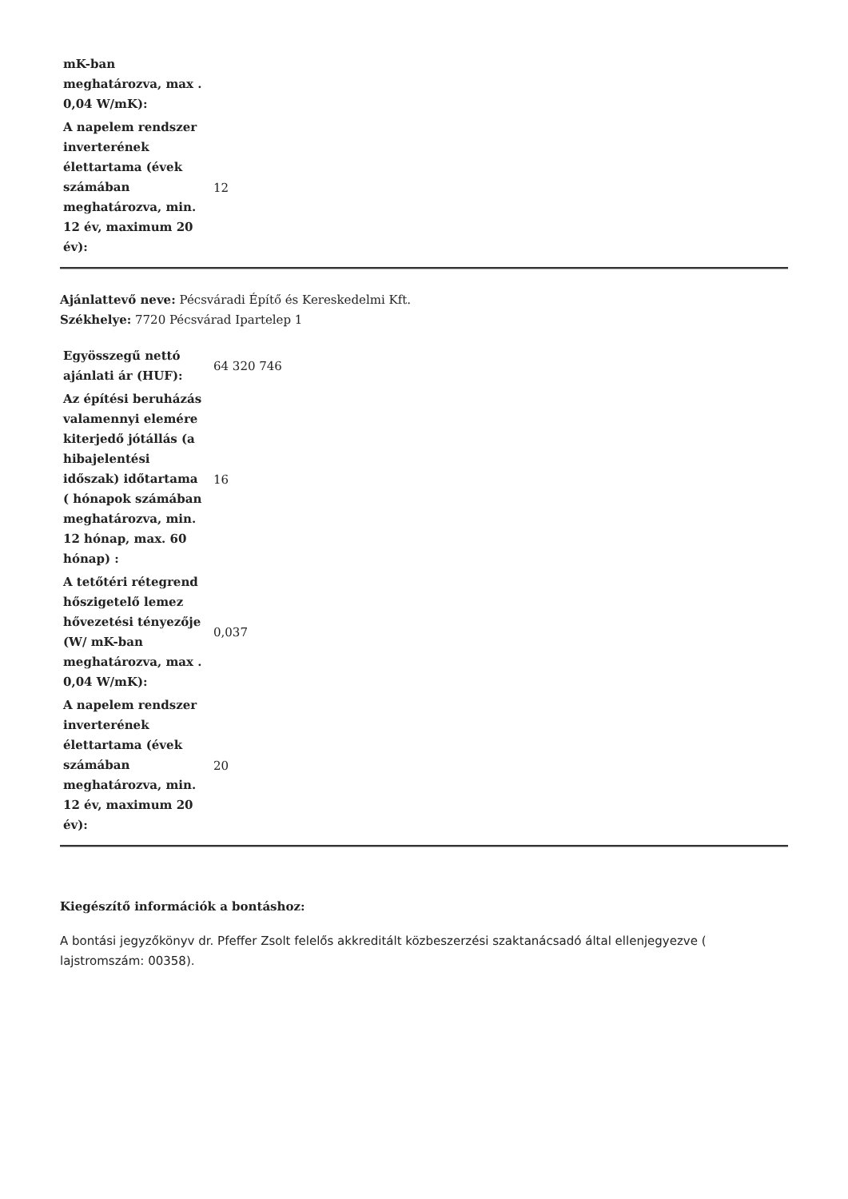| mK-ban meghatározva, max . 0,04 W/mK): | |
| A napelem rendszer inverterének élettartama (évek számában meghatározva, min. 12 év, maximum 20 év): | 12 |
Ajánlattevő neve: Pécsváradi Építő és Kereskedelmi Kft.
Székhelye: 7720 Pécsvárad Ipartelep 1
| Egyösszegű nettó ajánlati ár (HUF): | 64 320 746 |
| Az építési beruházás valamennyi elemére kiterjedő jótállás (a hibajelentési időszak) időtartama ( hónapok számában meghatározva, min. 12 hónap, max. 60 hónap) : | 16 |
| A tetőtéri rétegrend hőszigetelő lemez hővezetési tényezője (W/ mK-ban meghatározva, max . 0,04 W/mK): | 0,037 |
| A napelem rendszer inverterének élettartama (évek számában meghatározva, min. 12 év, maximum 20 év): | 20 |
Kiegészítő információk a bontáshoz:
A bontási jegyzőkönyv dr. Pfeffer Zsolt felelős akkreditált közbeszerzési szaktanácsadó által ellenjegyezve ( lajstromszám: 00358).